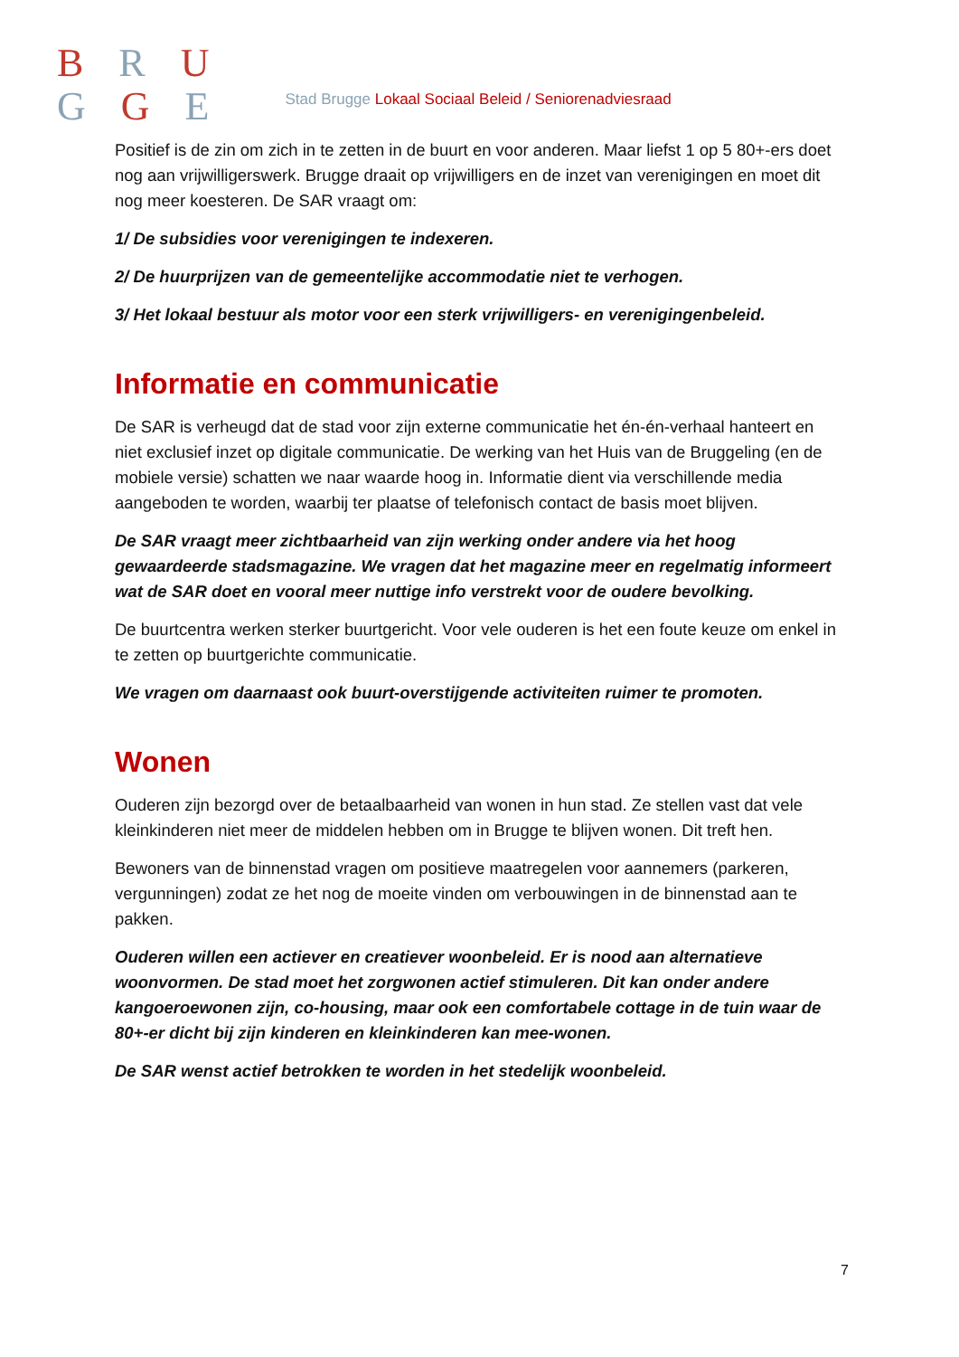B R U
G G E
Stad Brugge Lokaal Sociaal Beleid / Seniorenadviesraad
Positief is de zin om zich in te zetten in de buurt en voor anderen. Maar liefst 1 op 5 80+-ers doet nog aan vrijwilligerswerk. Brugge draait op vrijwilligers en de inzet van verenigingen en moet dit nog meer koesteren. De SAR vraagt om:
1/ De subsidies voor verenigingen te indexeren.
2/ De huurprijzen van de gemeentelijke accommodatie niet te verhogen.
3/ Het lokaal bestuur als motor voor een sterk vrijwilligers- en verenigingenbeleid.
Informatie en communicatie
De SAR is verheugd dat de stad voor zijn externe communicatie het én-én-verhaal hanteert en niet exclusief inzet op digitale communicatie. De werking van het Huis van de Bruggeling (en de mobiele versie) schatten we naar waarde hoog in. Informatie dient via verschillende media aangeboden te worden, waarbij ter plaatse of telefonisch contact de basis moet blijven.
De SAR vraagt meer zichtbaarheid van zijn werking onder andere via het hoog gewaardeerde stadsmagazine. We vragen dat het magazine meer en regelmatig informeert wat de SAR doet en vooral meer nuttige info verstrekt voor de oudere bevolking.
De buurtcentra werken sterker buurtgericht. Voor vele ouderen is het een foute keuze om enkel in te zetten op buurtgerichte communicatie.
We vragen om daarnaast ook buurt-overstijgende activiteiten ruimer te promoten.
Wonen
Ouderen zijn bezorgd over de betaalbaarheid van wonen in hun stad. Ze stellen vast dat vele kleinkinderen niet meer de middelen hebben om in Brugge te blijven wonen. Dit treft hen.
Bewoners van de binnenstad vragen om positieve maatregelen voor aannemers (parkeren, vergunningen) zodat ze het nog de moeite vinden om verbouwingen in de binnenstad aan te pakken.
Ouderen willen een actiever en creatiever woonbeleid. Er is nood aan alternatieve woonvormen. De stad moet het zorgwonen actief stimuleren. Dit kan onder andere kangoeroewonen zijn, co-housing, maar ook een comfortabele cottage in de tuin waar de 80+-er dicht bij zijn kinderen en kleinkinderen kan mee-wonen.
De SAR wenst actief betrokken te worden in het stedelijk woonbeleid.
7